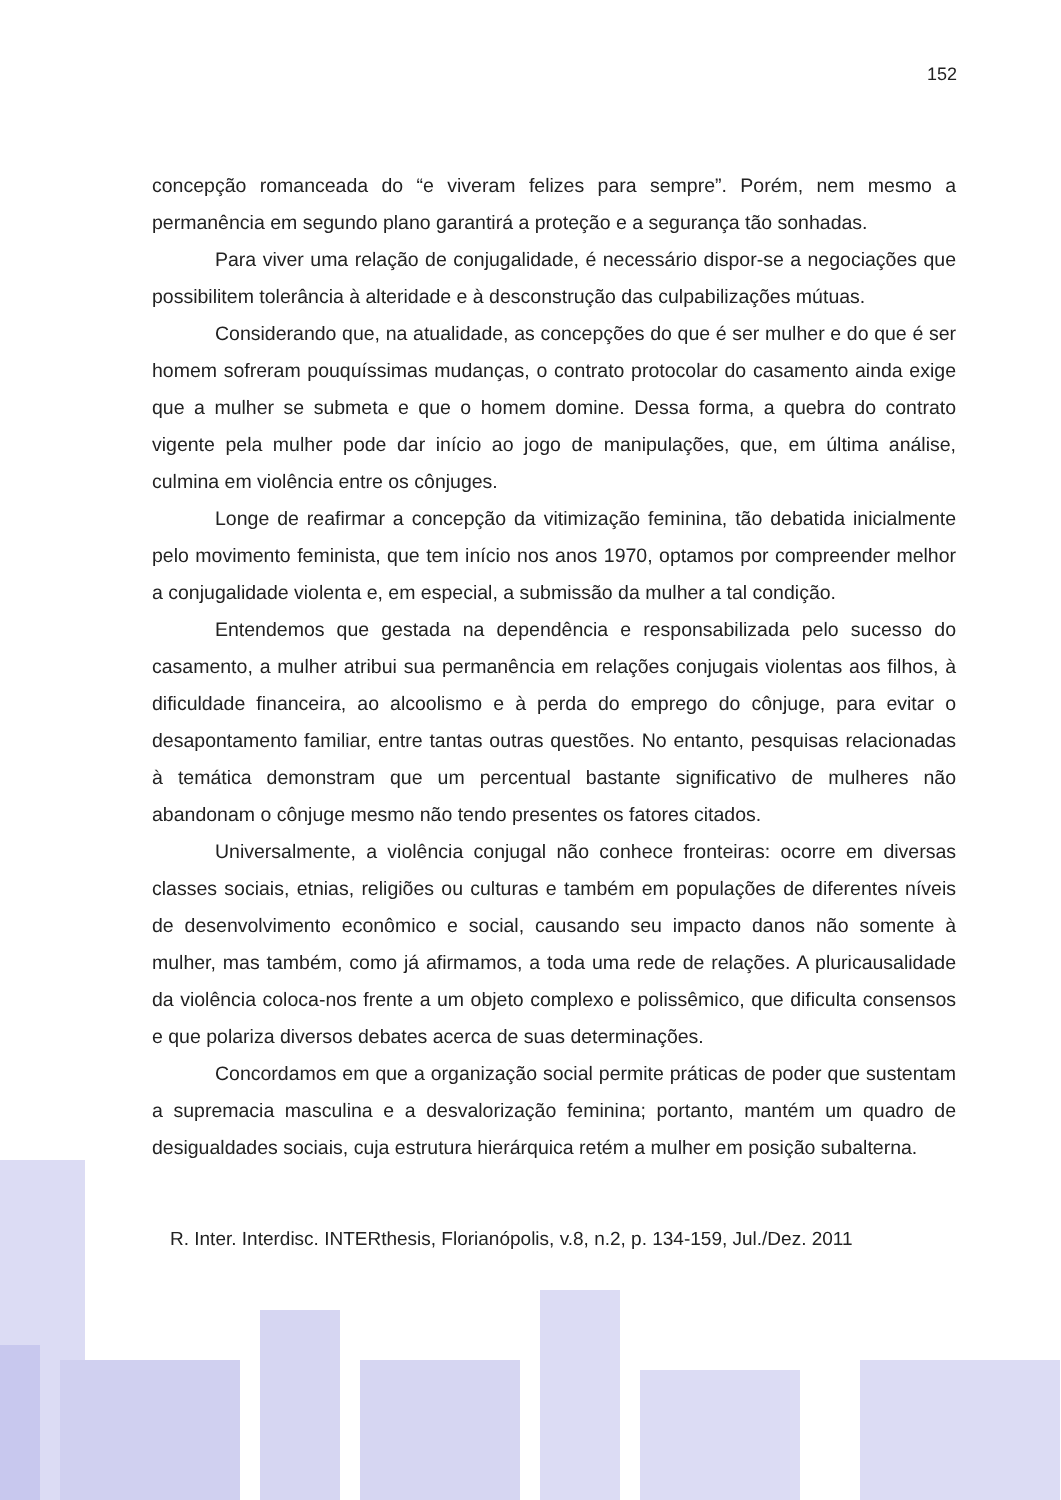152
concepção romanceada do “e viveram felizes para sempre”. Porém, nem mesmo a permanência em segundo plano garantirá a proteção e a segurança tão sonhadas.
Para viver uma relação de conjugalidade, é necessário dispor-se a negociações que possibilitem tolerância à alteridade e à desconstrução das culpabilizações mútuas.
Considerando que, na atualidade, as concepções do que é ser mulher e do que é ser homem sofreram pouquíssimas mudanças, o contrato protocolar do casamento ainda exige que a mulher se submeta e que o homem domine. Dessa forma, a quebra do contrato vigente pela mulher pode dar início ao jogo de manipulações, que, em última análise, culmina em violência entre os cônjuges.
Longe de reafirmar a concepção da vitimização feminina, tão debatida inicialmente pelo movimento feminista, que tem início nos anos 1970, optamos por compreender melhor a conjugalidade violenta e, em especial, a submissão da mulher a tal condição.
Entendemos que gestada na dependência e responsabilizada pelo sucesso do casamento, a mulher atribui sua permanência em relações conjugais violentas aos filhos, à dificuldade financeira, ao alcoolismo e à perda do emprego do cônjuge, para evitar o desapontamento familiar, entre tantas outras questões. No entanto, pesquisas relacionadas à temática demonstram que um percentual bastante significativo de mulheres não abandonam o cônjuge mesmo não tendo presentes os fatores citados.
Universalmente, a violência conjugal não conhece fronteiras: ocorre em diversas classes sociais, etnias, religiões ou culturas e também em populações de diferentes níveis de desenvolvimento econômico e social, causando seu impacto danos não somente à mulher, mas também, como já afirmamos, a toda uma rede de relações. A pluricausalidade da violência coloca-nos frente a um objeto complexo e polissêmico, que dificulta consensos e que polariza diversos debates acerca de suas determinações.
Concordamos em que a organização social permite práticas de poder que sustentam a supremacia masculina e a desvalorização feminina; portanto, mantém um quadro de desigualdades sociais, cuja estrutura hierárquica retém a mulher em posição subalterna.
R. Inter. Interdisc. INTERthesis, Florianópolis, v.8, n.2, p. 134-159, Jul./Dez. 2011